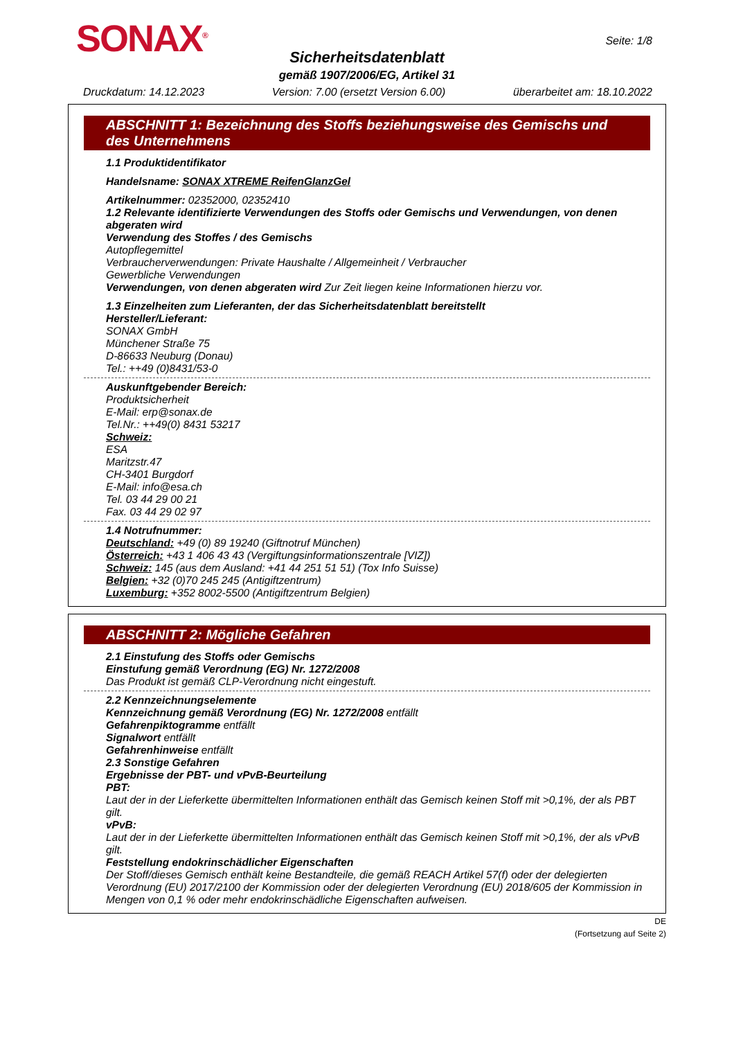SONAX<sup>®</sup> Seite: 1/8
Sicherheitsdatenblatt
gemäß 1907/2006/EG, Artikel 31
Druckdatum: 14.12.2023 Version: 7.00 (ersetzt Version 6.00) überarbeitet am: 18.10.2022
ABSCHNITT 1: Bezeichnung des Stoffs beziehungsweise des Gemischs und des Unternehmens
1.1 Produktidentifikator
Handelsname: SONAX XTREME ReifenGlanzGel
Artikelnummer: 02352000, 02352410
1.2 Relevante identifizierte Verwendungen des Stoffs oder Gemischs und Verwendungen, von denen abgeraten wird
Verwendung des Stoffes / des Gemischs
Autopflegemittel
Verbraucherverwendungen: Private Haushalte / Allgemeinheit / Verbraucher
Gewerbliche Verwendungen
Verwendungen, von denen abgeraten wird Zur Zeit liegen keine Informationen hierzu vor.
1.3 Einzelheiten zum Lieferanten, der das Sicherheitsdatenblatt bereitstellt
Hersteller/Lieferant:
SONAX GmbH
Münchener Straße 75
D-86633 Neuburg (Donau)
Tel.: ++49 (0)8431/53-0
Auskunftgebender Bereich:
Produktsicherheit
E-Mail: erp@sonax.de
Tel.Nr.: ++49(0) 8431 53217
Schweiz:
ESA
Maritzstr.47
CH-3401 Burgdorf
E-Mail: info@esa.ch
Tel. 03 44 29 00 21
Fax. 03 44 29 02 97
1.4 Notrufnummer:
Deutschland: +49 (0) 89 19240 (Giftnotruf München)
Österreich: +43 1 406 43 43 (Vergiftungsinformationszentrale [VIZ])
Schweiz: 145 (aus dem Ausland: +41 44 251 51 51) (Tox Info Suisse)
Belgien: +32 (0)70 245 245 (Antigiftzentrum)
Luxemburg: +352 8002-5500 (Antigiftzentrum Belgien)
ABSCHNITT 2: Mögliche Gefahren
2.1 Einstufung des Stoffs oder Gemischs
Einstufung gemäß Verordnung (EG) Nr. 1272/2008
Das Produkt ist gemäß CLP-Verordnung nicht eingestuft.
2.2 Kennzeichnungselemente
Kennzeichnung gemäß Verordnung (EG) Nr. 1272/2008 entfällt
Gefahrenpiktogramme entfällt
Signalwort entfällt
Gefahrenhinweise entfällt
2.3 Sonstige Gefahren
Ergebnisse der PBT- und vPvB-Beurteilung
PBT:
Laut der in der Lieferkette übermittelten Informationen enthält das Gemisch keinen Stoff mit >0,1%, der als PBT gilt.
vPvB:
Laut der in der Lieferkette übermittelten Informationen enthält das Gemisch keinen Stoff mit >0,1%, der als vPvB gilt.
Feststellung endokrinschädlicher Eigenschaften
Der Stoff/dieses Gemisch enthält keine Bestandteile, die gemäß REACH Artikel 57(f) oder der delegierten Verordnung (EU) 2017/2100 der Kommission oder der delegierten Verordnung (EU) 2018/605 der Kommission in Mengen von 0,1 % oder mehr endokrinschädliche Eigenschaften aufweisen.
DE
(Fortsetzung auf Seite 2)